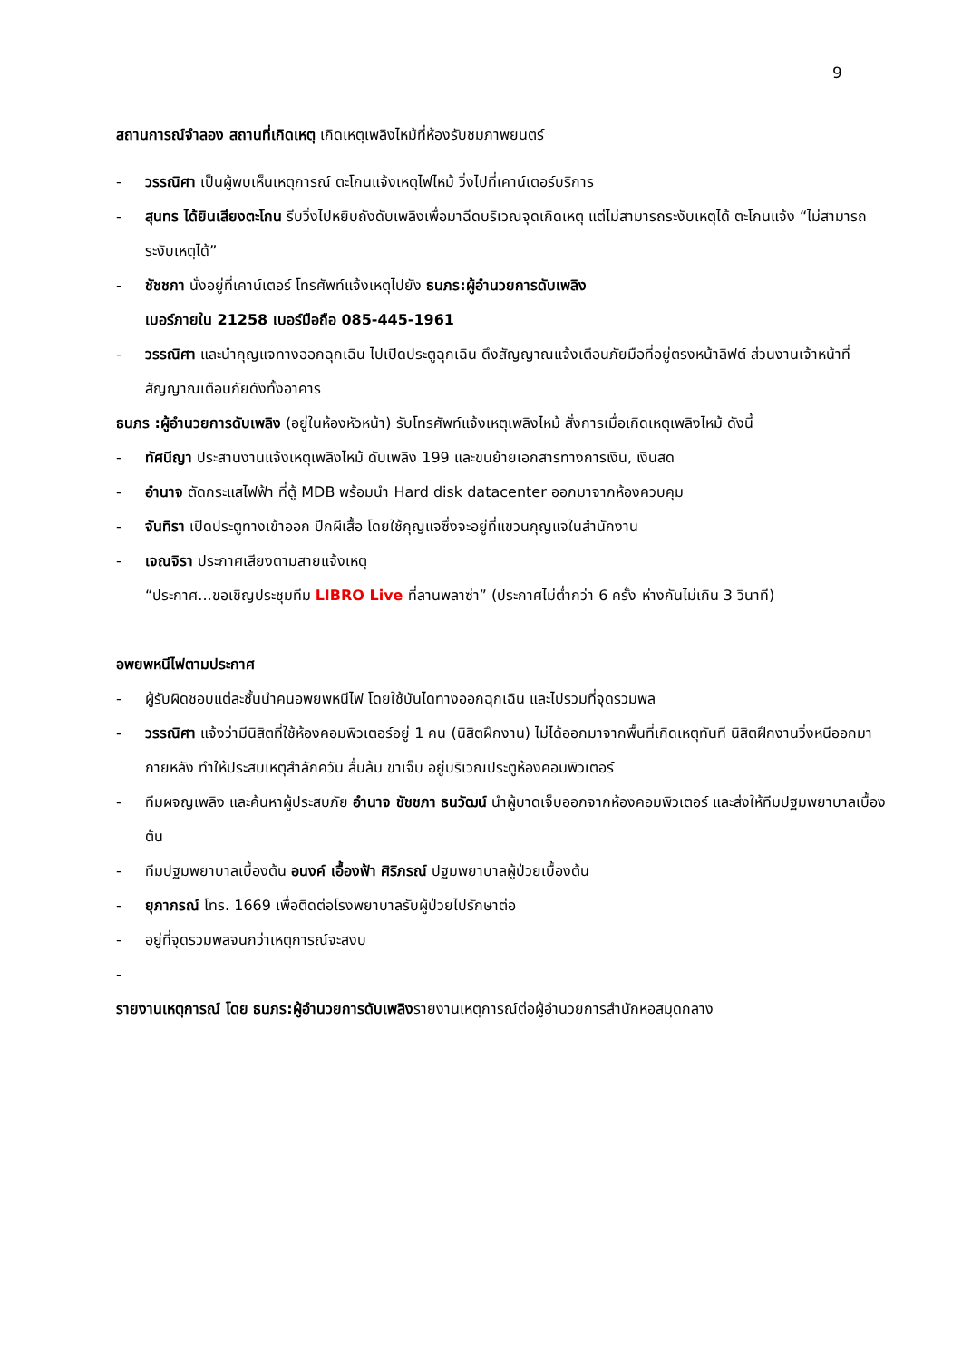9
สถานการณ์จำลอง สถานที่เกิดเหตุ เกิดเหตุเพลิงไหม้ที่ห้องรับชมภาพยนตร์
- วรรณิศา เป็นผู้พบเห็นเหตุการณ์ ตะโกนแจ้งเหตุไฟไหม้ วิ่งไปที่เคาน์เตอร์บริการ
- สุนทร ได้ยินเสียงตะโกน รีบวิ่งไปหยิบถังดับเพลิงเพื่อมาฉีดบริเวณจุดเกิดเหตุ แต่ไม่สามารถระงับเหตุได้ ตะโกนแจ้ง “ไม่สามารถระงับเหตุได้”
- ชัชชภา นั่งอยู่ที่เคาน์เตอร์ โทรศัพท์แจ้งเหตุไปยัง ธนภร:ผู้อำนวยการดับเพลิง
เบอร์ภายใน 21258 เบอร์มือถือ 085-445-1961
- วรรณิศา และนำกุญแจทางออกฉุกเฉิน ไปเปิดประตูฉุกเฉิน ดึงสัญญาณแจ้งเตือนภัยมือที่อยู่ตรงหน้าลิฟต์ ส่วนงานเจ้าหน้าที่ สัญญาณเตือนภัยดังทั้งอาคาร
ธนภร :ผู้อำนวยการดับเพลิง (อยู่ในห้องหัวหน้า) รับโทรศัพท์แจ้งเหตุเพลิงไหม้ สั่งการเมื่อเกิดเหตุเพลิงไหม้ ดังนี้
- ทัศนีญา ประสานงานแจ้งเหตุเพลิงไหม้ ดับเพลิง 199 และขนย้ายเอกสารทางการเงิน, เงินสด
- อำนาจ ตัดกระแสไฟฟ้า ที่ตู้ MDB พร้อมนำ Hard disk datacenter ออกมาจากห้องควบคุม
- จันทิรา เปิดประตูทางเข้าออก ปีกผีเสื้อ โดยใช้กุญแจซึ่งจะอยู่ที่แขวนกุญแจในสำนักงาน
- เจณจิรา ประกาศเสียงตามสายแจ้งเหตุ
“ประกาศ...ขอเชิญประชุมทีม LIBRO Live ที่ลานพลาซ่า” (ประกาศไม่ต่ำกว่า 6 ครั้ง ห่างกันไม่เกิน 3 วินาที)
อพยพหนีไฟตามประกาศ
- ผู้รับผิดชอบแต่ละชั้นนำคนอพยพหนีไฟ โดยใช้บันไดทางออกฉุกเฉิน และไปรวมที่จุดรวมพล
- วรรณิศา แจ้งว่ามีนิสิตที่ใช้ห้องคอมพิวเตอร์อยู่ 1 คน (นิสิตฝึกงาน) ไม่ได้ออกมาจากพื้นที่เกิดเหตุทันที นิสิตฝึกงานวิ่งหนีออกมาภายหลัง ทำให้ประสบเหตุสำลักควัน ลื่นล้ม ขาเจ็บ อยู่บริเวณประตูห้องคอมพิวเตอร์
- ทีมผจญเพลิง และค้นหาผู้ประสบภัย อำนาจ ชัชชภา ธนวัฒน์ นำผู้บาดเจ็บออกจากห้องคอมพิวเตอร์ และส่งให้ทีมปฐมพยาบาลเบื้องต้น
- ทีมปฐมพยาบาลเบื้องต้น อนงค์ เอื้องฟ้า ศิริภรณ์ ปฐมพยาบาลผู้ป่วยเบื้องต้น
- ยุภาภรณ์ โทร. 1669 เพื่อติดต่อโรงพยาบาลรับผู้ป่วยไปรักษาต่อ
- อยู่ที่จุดรวมพลจนกว่าเหตุการณ์จะสงบ
-
รายงานเหตุการณ์ โดย ธนภร:ผู้อำนวยการดับเพลิงรายงานเหตุการณ์ต่อผู้อำนวยการสำนักหอสมุดกลาง